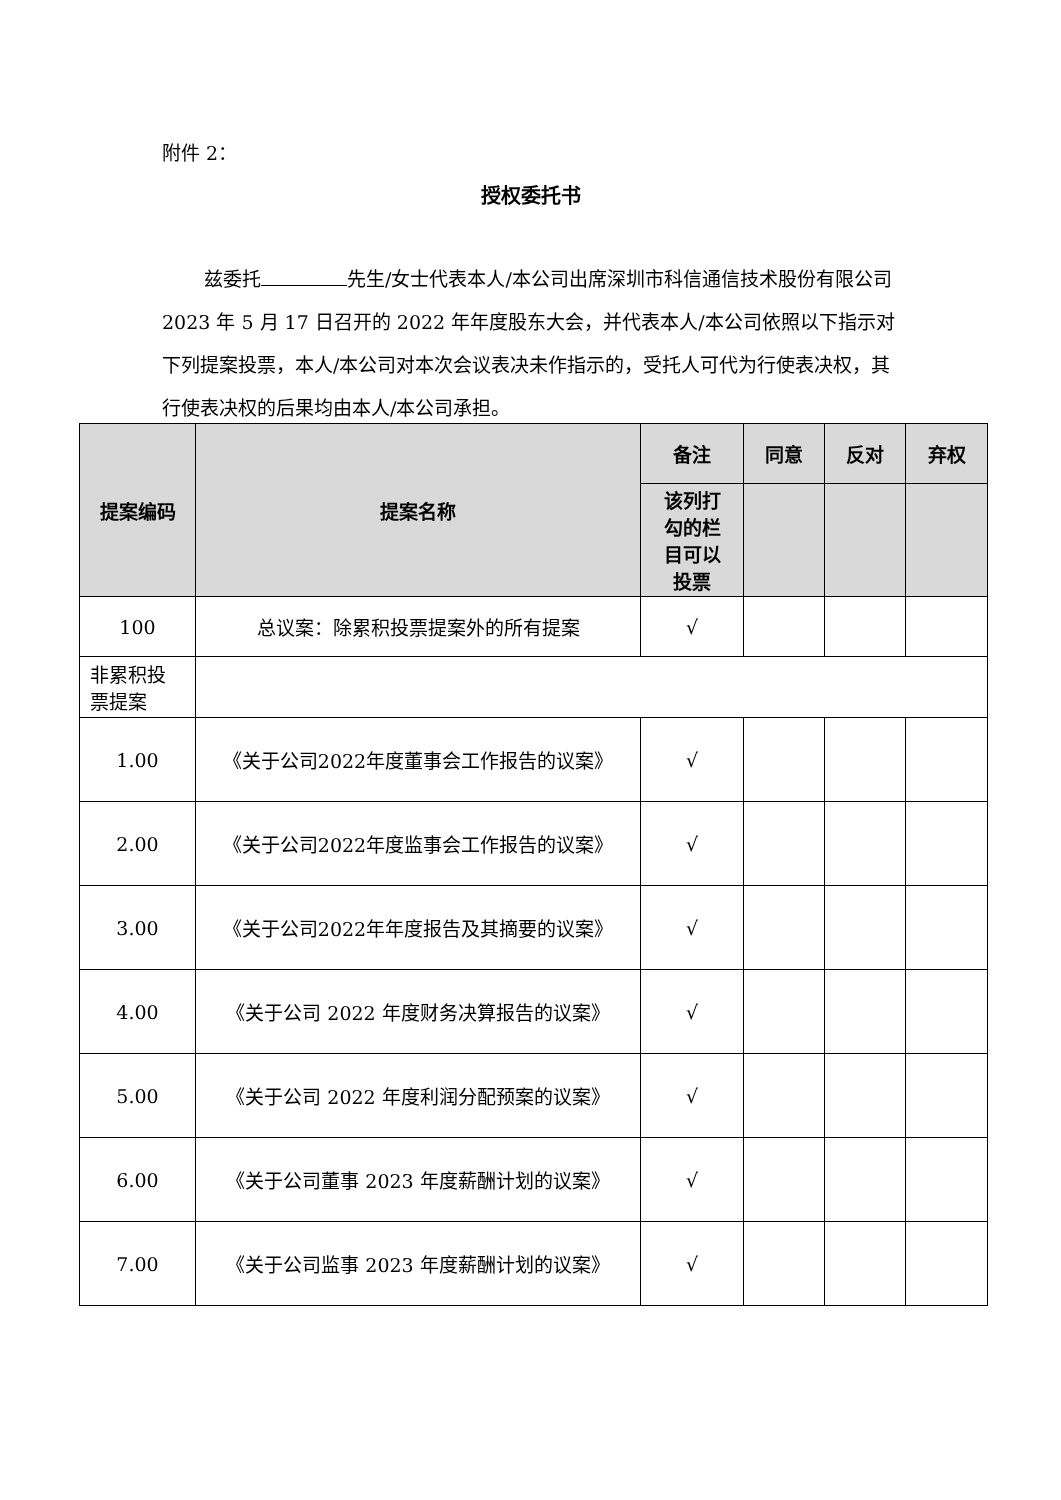附件 2：
授权委托书
兹委托 先生/女士代表本人/本公司出席深圳市科信通信技术股份有限公司 2023 年 5 月 17 日召开的 2022 年年度股东大会，并代表本人/本公司依照以下指示对下列提案投票，本人/本公司对本次会议表决未作指示的，受托人可代为行使表决权，其行使表决权的后果均由本人/本公司承担。
| 提案编码 | 提案名称 | 备注 | 同意 | 反对 | 弃权 |
| --- | --- | --- | --- | --- | --- |
| | | 该列打 勾的栏 目可以 投票 | | | |
| 100 | 总议案：除累积投票提案外的所有提案 | √ | | | |
| 非累积投 票提案 | | | | | |
| 1.00 | 《关于公司2022年度董事会工作报告的议案》 | √ | | | |
| 2.00 | 《关于公司2022年度监事会工作报告的议案》 | √ | | | |
| 3.00 | 《关于公司2022年年度报告及其摘要的议案》 | √ | | | |
| 4.00 | 《关于公司 2022 年度财务决算报告的议案》 | √ | | | |
| 5.00 | 《关于公司 2022 年度利润分配预案的议案》 | √ | | | |
| 6.00 | 《关于公司董事 2023 年度薪酬计划的议案》 | √ | | | |
| 7.00 | 《关于公司监事 2023 年度薪酬计划的议案》 | √ | | | |